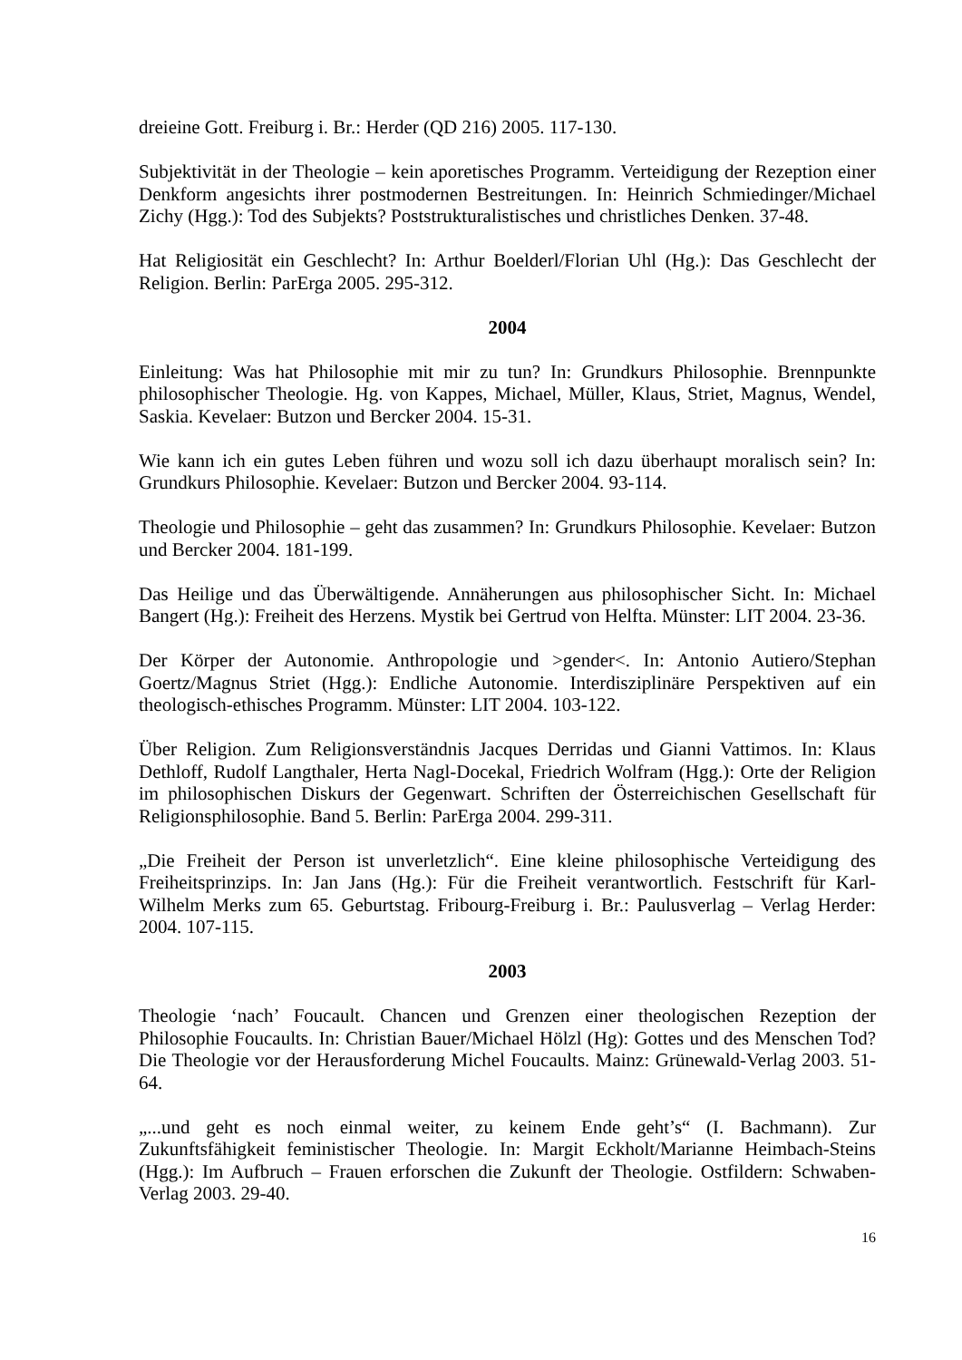dreieine Gott. Freiburg i. Br.: Herder (QD 216) 2005. 117-130.
Subjektivität in der Theologie – kein aporetisches Programm. Verteidigung der Rezeption einer Denkform angesichts ihrer postmodernen Bestreitungen. In: Heinrich Schmiedinger/Michael Zichy (Hgg.): Tod des Subjekts? Poststrukturalistisches und christliches Denken. 37-48.
Hat Religiosität ein Geschlecht? In: Arthur Boelderl/Florian Uhl (Hg.): Das Geschlecht der Religion. Berlin: ParErga 2005. 295-312.
2004
Einleitung: Was hat Philosophie mit mir zu tun? In: Grundkurs Philosophie. Brennpunkte philosophischer Theologie. Hg. von Kappes, Michael, Müller, Klaus, Striet, Magnus, Wendel, Saskia. Kevelaer: Butzon und Bercker 2004. 15-31.
Wie kann ich ein gutes Leben führen und wozu soll ich dazu überhaupt moralisch sein? In: Grundkurs Philosophie. Kevelaer: Butzon und Bercker 2004. 93-114.
Theologie und Philosophie – geht das zusammen? In: Grundkurs Philosophie. Kevelaer: Butzon und Bercker 2004. 181-199.
Das Heilige und das Überwältigende. Annäherungen aus philosophischer Sicht. In: Michael Bangert (Hg.): Freiheit des Herzens. Mystik bei Gertrud von Helfta. Münster: LIT 2004. 23-36.
Der Körper der Autonomie. Anthropologie und >gender<. In: Antonio Autiero/Stephan Goertz/Magnus Striet (Hgg.): Endliche Autonomie. Interdisziplinäre Perspektiven auf ein theologisch-ethisches Programm. Münster: LIT 2004. 103-122.
Über Religion. Zum Religionsverständnis Jacques Derridas und Gianni Vattimos. In: Klaus Dethloff, Rudolf Langthaler, Herta Nagl-Docekal, Friedrich Wolfram (Hgg.): Orte der Religion im philosophischen Diskurs der Gegenwart. Schriften der Österreichischen Gesellschaft für Religionsphilosophie. Band 5. Berlin: ParErga 2004. 299-311.
„Die Freiheit der Person ist unverletzlich“. Eine kleine philosophische Verteidigung des Freiheitsprinzips. In: Jan Jans (Hg.): Für die Freiheit verantwortlich. Festschrift für Karl-Wilhelm Merks zum 65. Geburtstag. Fribourg-Freiburg i. Br.: Paulusverlag – Verlag Herder: 2004. 107-115.
2003
Theologie ‘nach’ Foucault. Chancen und Grenzen einer theologischen Rezeption der Philosophie Foucaults. In: Christian Bauer/Michael Hölzl (Hg): Gottes und des Menschen Tod? Die Theologie vor der Herausforderung Michel Foucaults. Mainz: Grünewald-Verlag 2003. 51-64.
„...und geht es noch einmal weiter, zu keinem Ende geht’s“ (I. Bachmann). Zur Zukunftsfähigkeit feministischer Theologie. In: Margit Eckholt/Marianne Heimbach-Steins (Hgg.): Im Aufbruch – Frauen erforschen die Zukunft der Theologie. Ostfildern: Schwaben-Verlag 2003. 29-40.
16